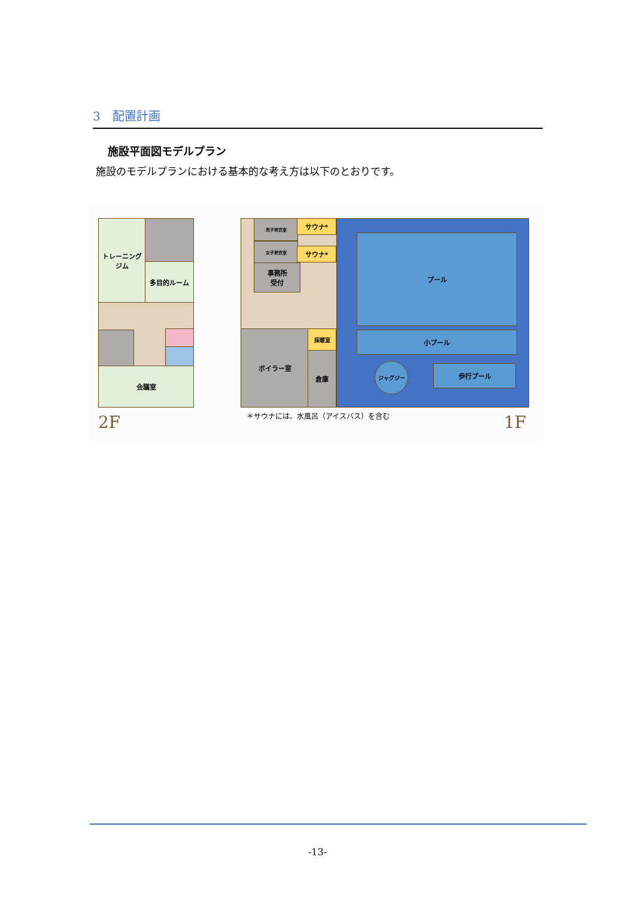3　配置計画
施設平面図モデルプラン
施設のモデルプランにおける基本的な考え方は以下のとおりです。
トレーニング
ジム
多目的ルーム
会議室
2F
男子更衣室 サウナ*
女子更衣室
サウナ*
事務所
受付
ボイラー室 採暖室
倉庫
プール
小プール
ジャグジー 歩行プール
＊サウナには、水風呂（アイスバス）を含む
1F
-13-